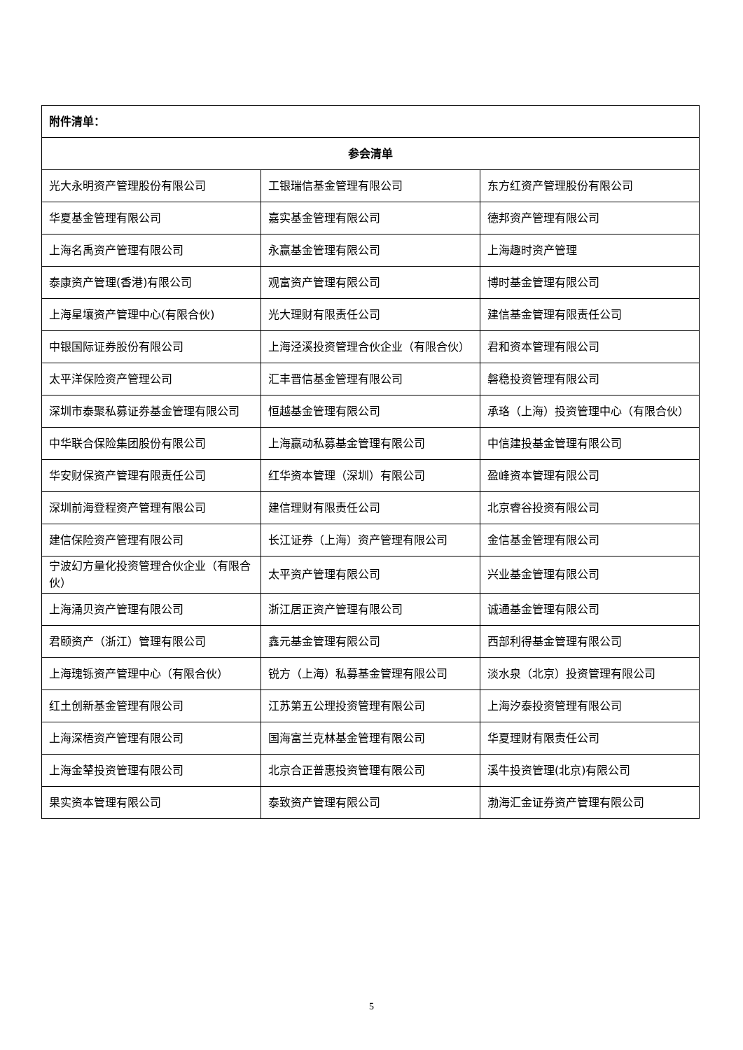| 附件清单： | | |
| --- | --- | --- |
| 参会清单 | | |
| 光大永明资产管理股份有限公司 | 工银瑞信基金管理有限公司 | 东方红资产管理股份有限公司 |
| 华夏基金管理有限公司 | 嘉实基金管理有限公司 | 德邦资产管理有限公司 |
| 上海名禹资产管理有限公司 | 永赢基金管理有限公司 | 上海趣时资产管理 |
| 泰康资产管理(香港)有限公司 | 观富资产管理有限公司 | 博时基金管理有限公司 |
| 上海星壤资产管理中心(有限合伙) | 光大理财有限责任公司 | 建信基金管理有限责任公司 |
| 中银国际证券股份有限公司 | 上海泾溪投资管理合伙企业（有限合伙） | 君和资本管理有限公司 |
| 太平洋保险资产管理公司 | 汇丰晋信基金管理有限公司 | 磐稳投资管理有限公司 |
| 深圳市泰聚私募证券基金管理有限公司 | 恒越基金管理有限公司 | 承珞（上海）投资管理中心（有限合伙） |
| 中华联合保险集团股份有限公司 | 上海赢动私募基金管理有限公司 | 中信建投基金管理有限公司 |
| 华安财保资产管理有限责任公司 | 红华资本管理（深圳）有限公司 | 盈峰资本管理有限公司 |
| 深圳前海登程资产管理有限公司 | 建信理财有限责任公司 | 北京睿谷投资有限公司 |
| 建信保险资产管理有限公司 | 长江证券（上海）资产管理有限公司 | 金信基金管理有限公司 |
| 宁波幻方量化投资管理合伙企业（有限合伙） | 太平资产管理有限公司 | 兴业基金管理有限公司 |
| 上海涌贝资产管理有限公司 | 浙江居正资产管理有限公司 | 诚通基金管理有限公司 |
| 君颐资产（浙江）管理有限公司 | 鑫元基金管理有限公司 | 西部利得基金管理有限公司 |
| 上海瑰铄资产管理中心（有限合伙） | 锐方（上海）私募基金管理有限公司 | 淡水泉（北京）投资管理有限公司 |
| 红土创新基金管理有限公司 | 江苏第五公理投资管理有限公司 | 上海汐泰投资管理有限公司 |
| 上海深梧资产管理有限公司 | 国海富兰克林基金管理有限公司 | 华夏理财有限责任公司 |
| 上海金辇投资管理有限公司 | 北京合正普惠投资管理有限公司 | 溪牛投资管理(北京)有限公司 |
| 果实资本管理有限公司 | 泰致资产管理有限公司 | 渤海汇金证券资产管理有限公司 |
5